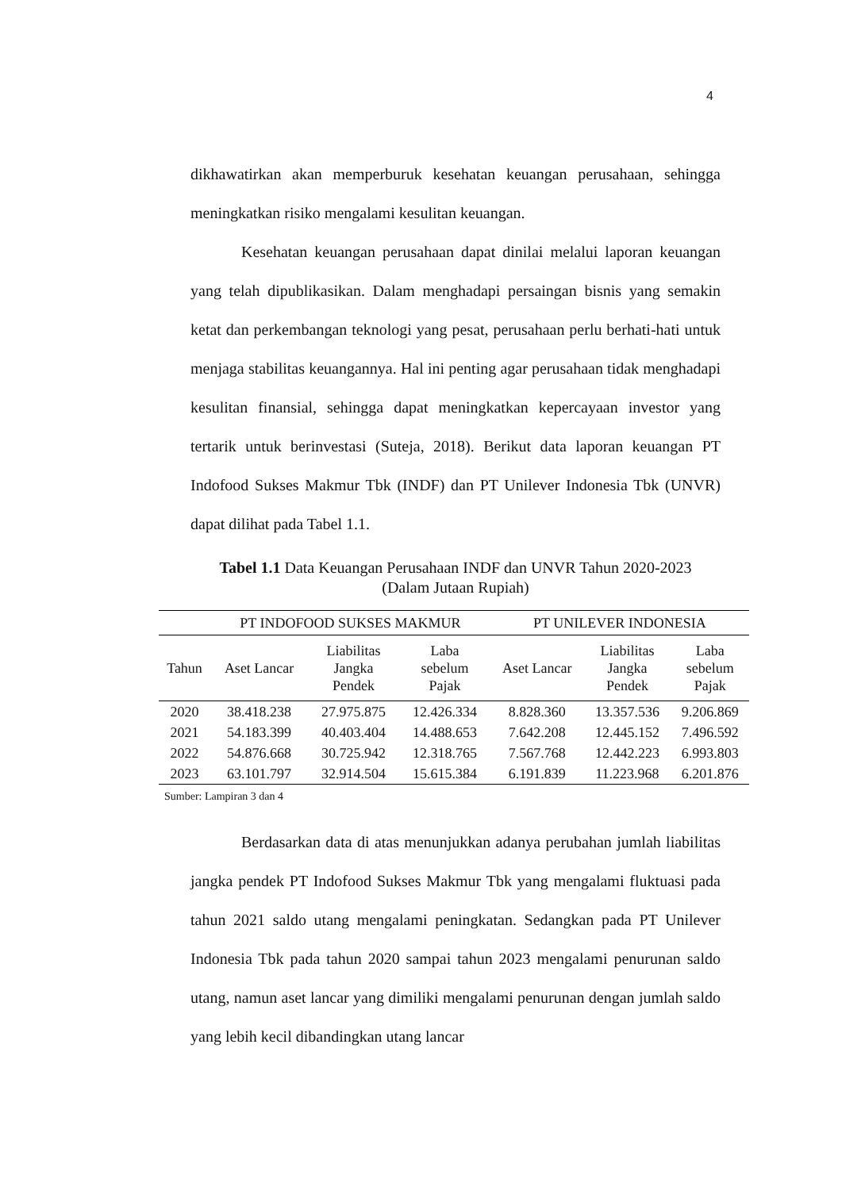4
dikhawatirkan akan memperburuk kesehatan keuangan perusahaan, sehingga meningkatkan risiko mengalami kesulitan keuangan.
Kesehatan keuangan perusahaan dapat dinilai melalui laporan keuangan yang telah dipublikasikan. Dalam menghadapi persaingan bisnis yang semakin ketat dan perkembangan teknologi yang pesat, perusahaan perlu berhati-hati untuk menjaga stabilitas keuangannya. Hal ini penting agar perusahaan tidak menghadapi kesulitan finansial, sehingga dapat meningkatkan kepercayaan investor yang tertarik untuk berinvestasi (Suteja, 2018). Berikut data laporan keuangan PT Indofood Sukses Makmur Tbk (INDF) dan PT Unilever Indonesia Tbk (UNVR) dapat dilihat pada Tabel 1.1.
Tabel 1.1 Data Keuangan Perusahaan INDF dan UNVR Tahun 2020-2023
(Dalam Jutaan Rupiah)
| | PT INDOFOOD SUKSES MAKMUR | | | PT UNILEVER INDONESIA | | |
| --- | --- | --- | --- | --- | --- | --- |
| Tahun | Aset Lancar | Liabilitas Jangka Pendek | Laba sebelum Pajak | Aset Lancar | Liabilitas Jangka Pendek | Laba sebelum Pajak |
| 2020 | 38.418.238 | 27.975.875 | 12.426.334 | 8.828.360 | 13.357.536 | 9.206.869 |
| 2021 | 54.183.399 | 40.403.404 | 14.488.653 | 7.642.208 | 12.445.152 | 7.496.592 |
| 2022 | 54.876.668 | 30.725.942 | 12.318.765 | 7.567.768 | 12.442.223 | 6.993.803 |
| 2023 | 63.101.797 | 32.914.504 | 15.615.384 | 6.191.839 | 11.223.968 | 6.201.876 |
Sumber: Lampiran 3 dan 4
Berdasarkan data di atas menunjukkan adanya perubahan jumlah liabilitas jangka pendek PT Indofood Sukses Makmur Tbk yang mengalami fluktuasi pada tahun 2021 saldo utang mengalami peningkatan. Sedangkan pada PT Unilever Indonesia Tbk pada tahun 2020 sampai tahun 2023 mengalami penurunan saldo utang, namun aset lancar yang dimiliki mengalami penurunan dengan jumlah saldo yang lebih kecil dibandingkan utang lancar